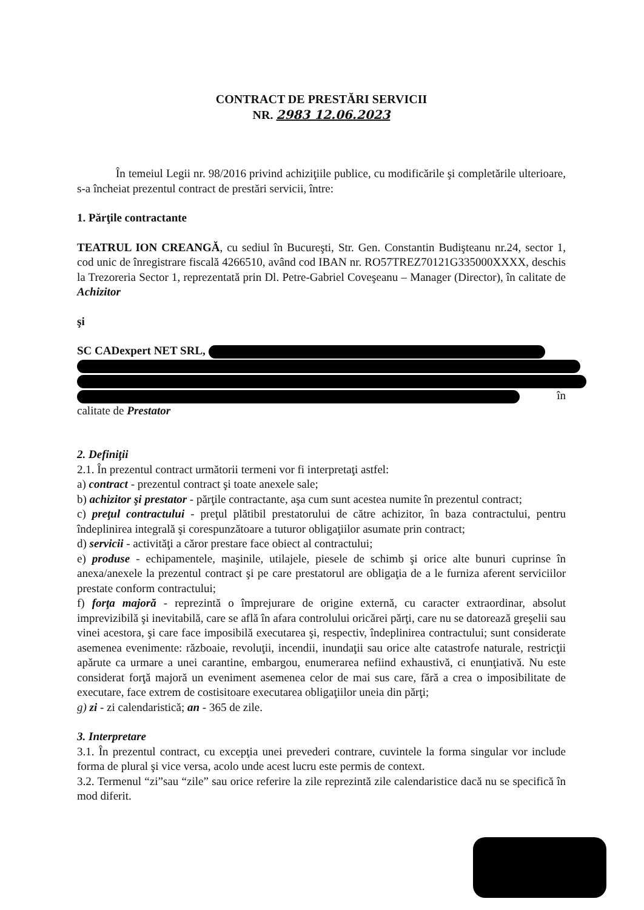CONTRACT DE PRESTĂRI SERVICII
NR. 2983 12.06.2023
În temeiul Legii nr. 98/2016 privind achiziţiile publice, cu modificările şi completările ulterioare, s-a încheiat prezentul contract de prestări servicii, între:
1. Părţile contractante
TEATRUL ION CREANGĂ, cu sediul în Bucureşti, Str. Gen. Constantin Budişteanu nr.24, sector 1, cod unic de înregistrare fiscală 4266510, având cod IBAN nr. RO57TREZ70121G335000XXXX, deschis la Trezoreria Sector 1, reprezentată prin Dl. Petre-Gabriel Coveşeanu – Manager (Director), în calitate de Achizitor
şi
SC CADexpert NET SRL,
în calitate de Prestator
2. Definiţii
2.1. În prezentul contract următorii termeni vor fi interpretaţi astfel:
a) contract - prezentul contract şi toate anexele sale;
b) achizitor şi prestator - părţile contractante, aşa cum sunt acestea numite în prezentul contract;
c) preţul contractului - preţul plătibil prestatorului de către achizitor, în baza contractului, pentru îndeplinirea integrală şi corespunzătoare a tuturor obligaţiilor asumate prin contract;
d) servicii - activităţi a căror prestare face obiect al contractului;
e) produse - echipamentele, maşinile, utilajele, piesele de schimb şi orice alte bunuri cuprinse în anexa/anexele la prezentul contract şi pe care prestatorul are obligaţia de a le furniza aferent serviciilor prestate conform contractului;
f) forţa majoră - reprezintă o împrejurare de origine externă, cu caracter extraordinar, absolut imprevizibilă şi inevitabilă, care se află în afara controlului oricărei părţi, care nu se datorează greşelii sau vinei acestora, şi care face imposibilă executarea şi, respectiv, îndeplinirea contractului; sunt considerate asemenea evenimente: războaie, revoluţii, incendii, inundaţii sau orice alte catastrofe naturale, restricţii apărute ca urmare a unei carantine, embargou, enumerarea nefiind exhaustivă, ci enunţiativă. Nu este considerat forţă majoră un eveniment asemenea celor de mai sus care, fără a crea o imposibilitate de executare, face extrem de costisitoare executarea obligaţiilor uneia din părţi;
g) zi - zi calendaristică; an - 365 de zile.
3. Interpretare
3.1. În prezentul contract, cu excepţia unei prevederi contrare, cuvintele la forma singular vor include forma de plural şi vice versa, acolo unde acest lucru este permis de context.
3.2. Termenul “zi”sau “zile” sau orice referire la zile reprezintă zile calendaristice dacă nu se specifică în mod diferit.